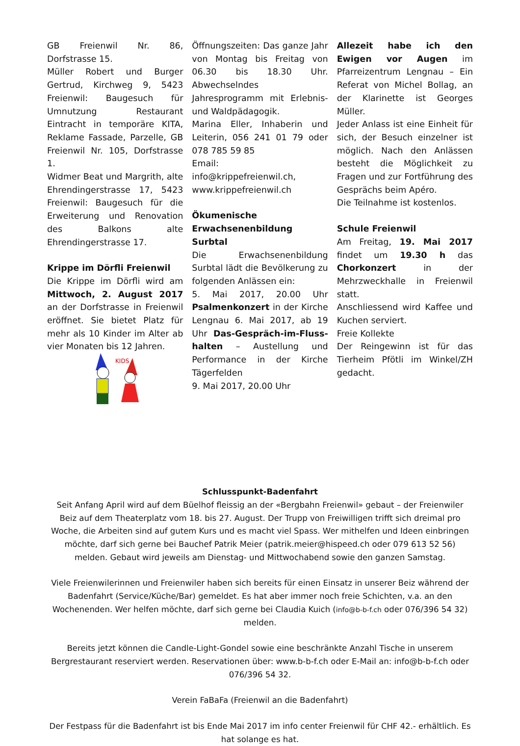GB Freienwil Nr. 86, Dorfstrasse 15.
Müller Robert und Burger Gertrud, Kirchweg 9, 5423 Freienwil: Baugesuch für Umnutzung Restaurant Eintracht in temporäre KITA, Reklame Fassade, Parzelle, GB Freienwil Nr. 105, Dorfstrasse 1.
Widmer Beat und Margrith, alte Ehrendingerstrasse 17, 5423 Freienwil: Baugesuch für die Erweiterung und Renovation des Balkons alte Ehrendingerstrasse 17.
Krippe im Dörfli Freienwil
Die Krippe im Dörfli wird am Mittwoch, 2. August 2017 an der Dorfstrasse in Freienwil eröffnet. Sie bietet Platz für mehr als 10 Kinder im Alter ab vier Monaten bis 12 Jahren.
KIDS
Öffnungszeiten: Das ganze Jahr von Montag bis Freitag von 06.30 bis 18.30 Uhr. Abwechselndes Jahresprogramm mit Erlebnis- und Waldpädagogik.
Marina Eller, Inhaberin und Leiterin, 056 241 01 79 oder 078 785 59 85
Email:
info@krippefreienwil.ch, www.krippefreienwil.ch
Ökumenische Erwachsenenbildung Surbtal
Die Erwachsenenbildung Surbtal lädt die Bevölkerung zu folgenden Anlässen ein:
5. Mai 2017, 20.00 Uhr Psalmenkonzert in der Kirche Lengnau 6. Mai 2017, ab 19 Uhr Das-Gespräch-im-Fluss-halten – Austellung und Performance in der Kirche Tägerfelden
9. Mai 2017, 20.00 Uhr
Allezeit habe ich den Ewigen vor Augen im Pfarreizentrum Lengnau – Ein Referat von Michel Bollag, an der Klarinette ist Georges Müller.
Jeder Anlass ist eine Einheit für sich, der Besuch einzelner ist möglich. Nach den Anlässen besteht die Möglichkeit zu Fragen und zur Fortführung des Gesprächs beim Apéro.
Die Teilnahme ist kostenlos.
Schule Freienwil
Am Freitag, 19. Mai 2017 findet um 19.30 h das Chorkonzert in der Mehrzweckhalle in Freienwil statt.
Anschliessend wird Kaffee und Kuchen serviert.
Freie Kollekte
Der Reingewinn ist für das Tierheim Pfötli im Winkel/ZH gedacht.
Schlusspunkt-Badenfahrt
Seit Anfang April wird auf dem Büelhof fleissig an der «Bergbahn Freienwil» gebaut – der Freienwiler Beiz auf dem Theaterplatz vom 18. bis 27. August. Der Trupp von Freiwilligen trifft sich dreimal pro Woche, die Arbeiten sind auf gutem Kurs und es macht viel Spass. Wer mithelfen und Ideen einbringen möchte, darf sich gerne bei Bauchef Patrik Meier (patrik.meier@hispeed.ch oder 079 613 52 56) melden. Gebaut wird jeweils am Dienstag- und Mittwochabend sowie den ganzen Samstag.
Viele Freienwilerinnen und Freienwiler haben sich bereits für einen Einsatz in unserer Beiz während der Badenfahrt (Service/Küche/Bar) gemeldet. Es hat aber immer noch freie Schichten, v.a. an den Wochenenden. Wer helfen möchte, darf sich gerne bei Claudia Kuich (info@b-b-f.ch oder 076/396 54 32) melden.
Bereits jetzt können die Candle-Light-Gondel sowie eine beschränkte Anzahl Tische in unserem Bergrestaurant reserviert werden. Reservationen über: www.b-b-f.ch oder E-Mail an: info@b-b-f.ch oder 076/396 54 32.
Verein FaBaFa (Freienwil an die Badenfahrt)
Der Festpass für die Badenfahrt ist bis Ende Mai 2017 im info center Freienwil für CHF 42.- erhältlich. Es hat solange es hat.